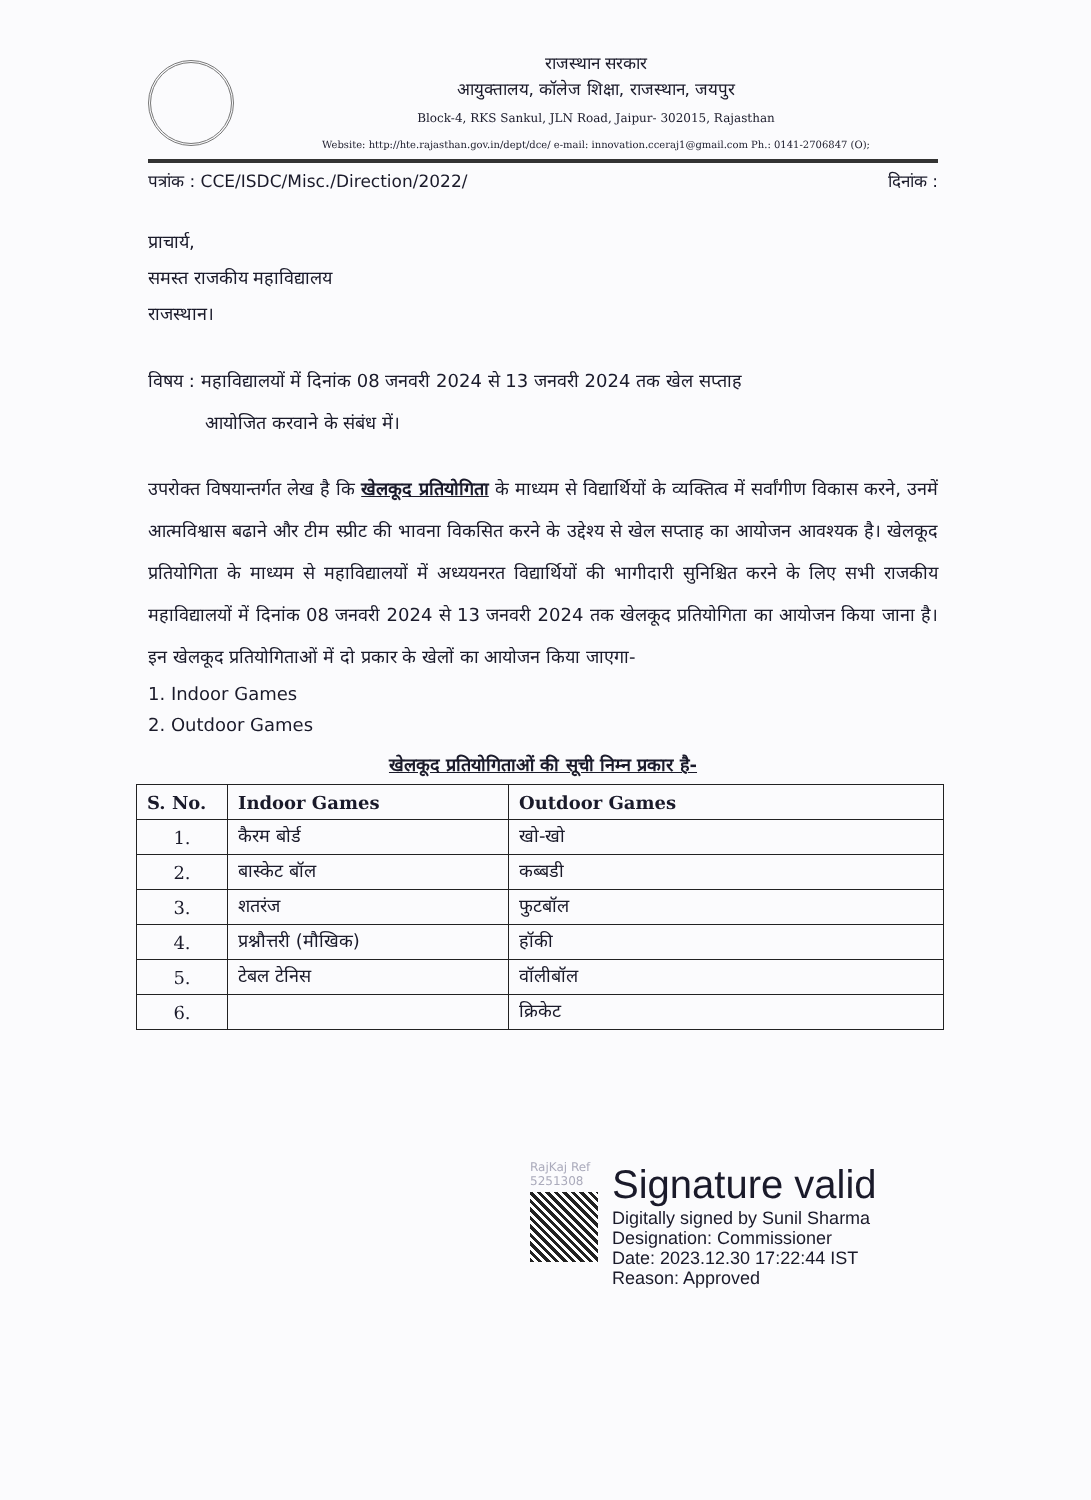राजस्थान सरकार
आयुक्तालय, कॉलेज शिक्षा, राजस्थान, जयपुर
Block-4, RKS Sankul, JLN Road, Jaipur- 302015, Rajasthan
Website: http://hte.rajasthan.gov.in/dept/dce/ e-mail: innovation.cceraj1@gmail.com Ph.: 0141-2706847 (O);
पत्रांक : CCE/ISDC/Misc./Direction/2022/ दिनांक :
प्राचार्य,
समस्त राजकीय महाविद्यालय
राजस्थान।
विषय : महाविद्यालयों में दिनांक 08 जनवरी 2024 से 13 जनवरी 2024 तक खेल सप्ताह
आयोजित करवाने के संबंध में।
उपरोक्त विषयान्तर्गत लेख है कि खेलकूद प्रतियोगिता के माध्यम से विद्यार्थियों के व्यक्तित्व में सर्वांगीण विकास करने, उनमें आत्मविश्वास बढाने और टीम स्प्रीट की भावना विकसित करने के उद्देश्य से खेल सप्ताह का आयोजन आवश्यक है। खेलकूद प्रतियोगिता के माध्यम से महाविद्यालयों में अध्ययनरत विद्यार्थियों की भागीदारी सुनिश्चित करने के लिए सभी राजकीय महाविद्यालयों में दिनांक 08 जनवरी 2024 से 13 जनवरी 2024 तक खेलकूद प्रतियोगिता का आयोजन किया जाना है। इन खेलकूद प्रतियोगिताओं में दो प्रकार के खेलों का आयोजन किया जाएगा-
1. Indoor Games
2. Outdoor Games
खेलकूद प्रतियोगिताओं की सूची निम्न प्रकार है-
| S. No. | Indoor Games | Outdoor Games |
| --- | --- | --- |
| 1. | कैरम बोर्ड | खो-खो |
| 2. | बास्केट बॉल | कब्बडी |
| 3. | शतरंज | फुटबॉल |
| 4. | प्रश्नौत्तरी (मौखिक) | हॉकी |
| 5. | टेबल टेनिस | वॉलीबॉल |
| 6. | | क्रिकेट |
RajKaj Ref 5251308
Signature valid
Digitally signed by Sunil Sharma
Designation: Commissioner
Date: 2023.12.30 17:22:44 IST
Reason: Approved